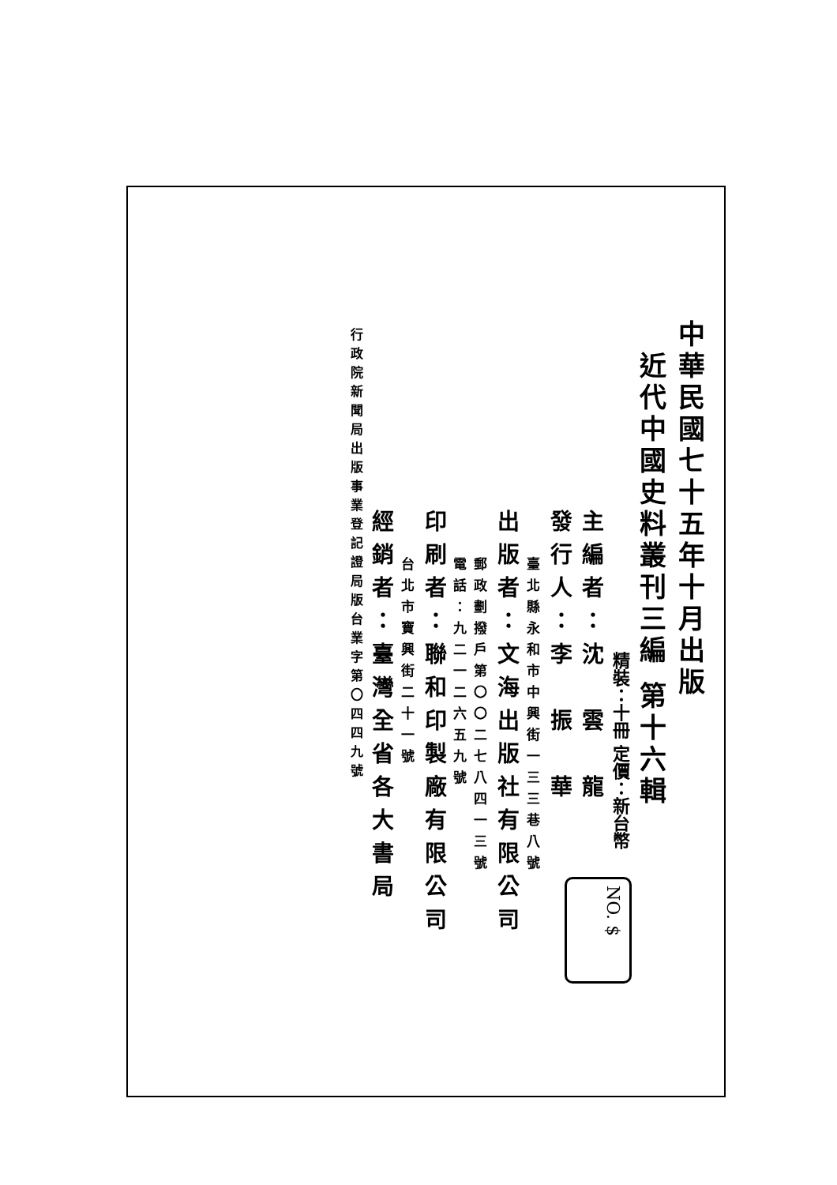中華民國七十五年十月出版
近代中國史料叢刊三編 第十六輯
精裝：十冊 定價：新台幣
主編者：沈　雲　龍
發行人：李　振　華
臺北縣永和市中興街一三三巷八號
出版者：文海出版社有限公司
郵政劃撥戶第〇〇二七八四一三號
電話：九二一二六五九號
印刷者：聯和印製廠有限公司
台北市寶興街二十一號
經銷者：臺灣全省各大書局
行政院新聞局出版事業登記證局版台業字第〇四四九號
NO. $